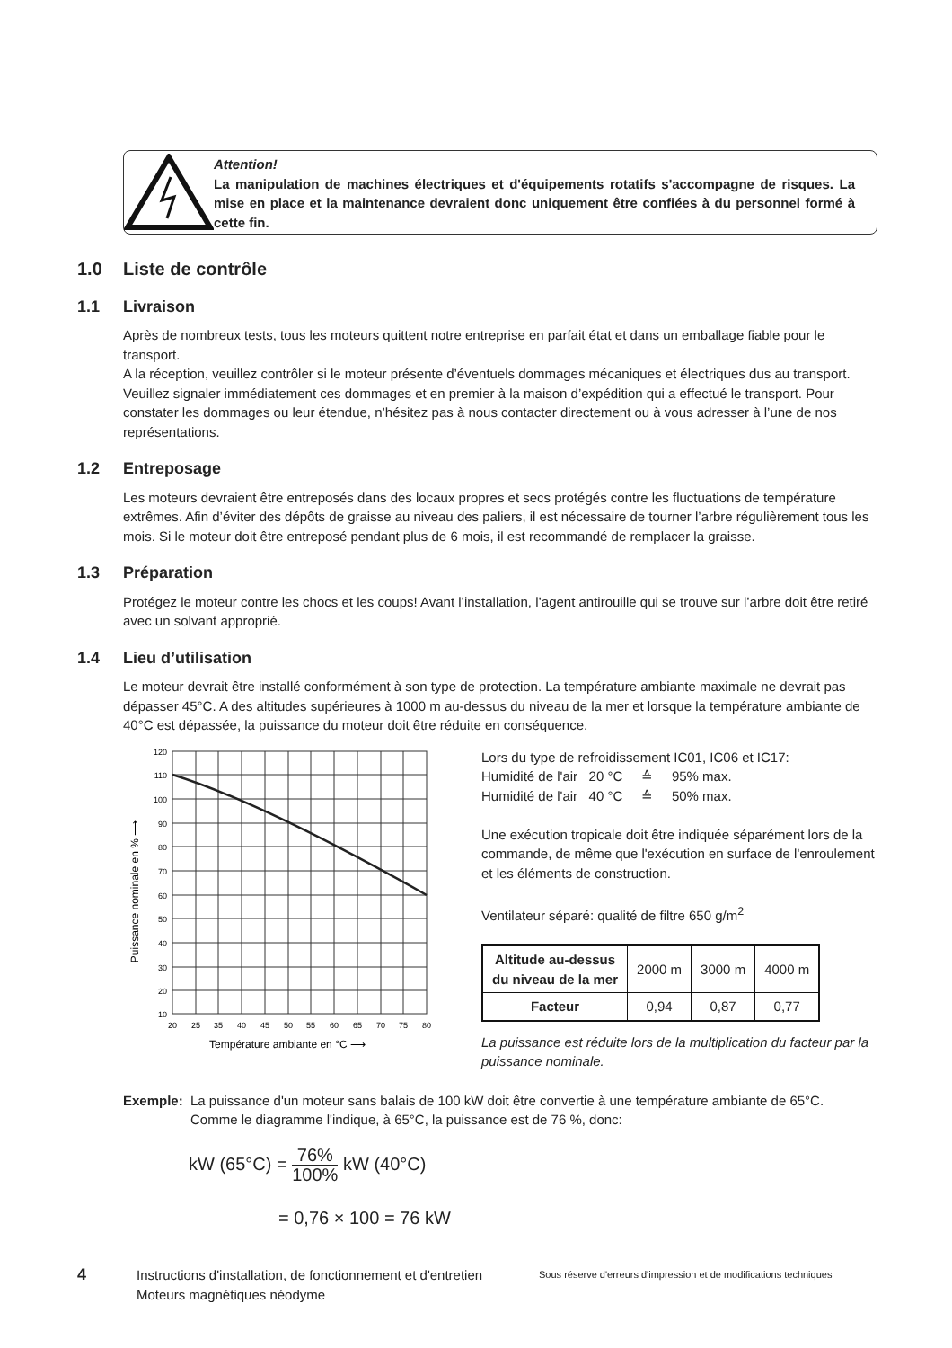Attention!
La manipulation de machines électriques et d'équipements rotatifs s'accompagne de risques. La mise en place et la maintenance devraient donc uniquement être confiées à du personnel formé à cette fin.
1.0 Liste de contrôle
1.1 Livraison
Après de nombreux tests, tous les moteurs quittent notre entreprise en parfait état et dans un emballage fiable pour le transport.
A la réception, veuillez contrôler si le moteur présente d’éventuels dommages mécaniques et électriques dus au transport. Veuillez signaler immédiatement ces dommages et en premier à la maison d’expédition qui a effectué le transport. Pour constater les dommages ou leur étendue, n’hésitez pas à nous contacter directement ou à vous adresser à l’une de nos représentations.
1.2 Entreposage
Les moteurs devraient être entreposés dans des locaux propres et secs protégés contre les fluctuations de température extrêmes. Afin d’éviter des dépôts de graisse au niveau des paliers, il est nécessaire de tourner l’arbre régulièrement tous les mois. Si le moteur doit être entreposé pendant plus de 6 mois, il est recommandé de remplacer la graisse.
1.3 Préparation
Protégez le moteur contre les chocs et les coups! Avant l’installation, l’agent antirouille qui se trouve sur l’arbre doit être retiré avec un solvant approprié.
1.4 Lieu d’utilisation
Le moteur devrait être installé conformément à son type de protection. La température ambiante maximale ne devrait pas dépasser 45°C. A des altitudes supérieures à 1000 m au-dessus du niveau de la mer et lorsque la température ambiante de 40°C est dépassée, la puissance du moteur doit être réduite en conséquence.
120
110
100
90
80
70
60
50
40
30
20
10
20
25
35
40
45
50
55
60
65
70
75
80
Température ambiante en °C ⟶
Puissance nominale en % ⟶
Lors du type de refroidissement IC01, IC06 et IC17:
Humidité de l'air 20 °C ≙ 95% max.
Humidité de l'air 40 °C ≙ 50% max.
Une exécution tropicale doit être indiquée séparément lors de la commande, de même que l'exécution en surface de l'enroulement et les éléments de construction.
Ventilateur séparé: qualité de filtre 650 g/m<sup>2</sup>
| Altitude au-dessus du niveau de la mer | 2000 m | 3000 m | 4000 m |
| Facteur | 0,94 | 0,87 | 0,77 |
La puissance est réduite lors de la multiplication du facteur par la puissance nominale.
Exemple: La puissance d'un moteur sans balais de 100 kW doit être convertie à une température ambiante de 65°C.
Comme le diagramme l'indique, à 65°C, la puissance est de 76 %, donc:
kW (65°C) = 76% 100% kW (40°C)
= 0,76 × 100 = 76 kW
4
Instructions d'installation, de fonctionnement et d'entretien Moteurs magnétiques néodyme
Sous réserve d'erreurs d'impression et de modifications techniques